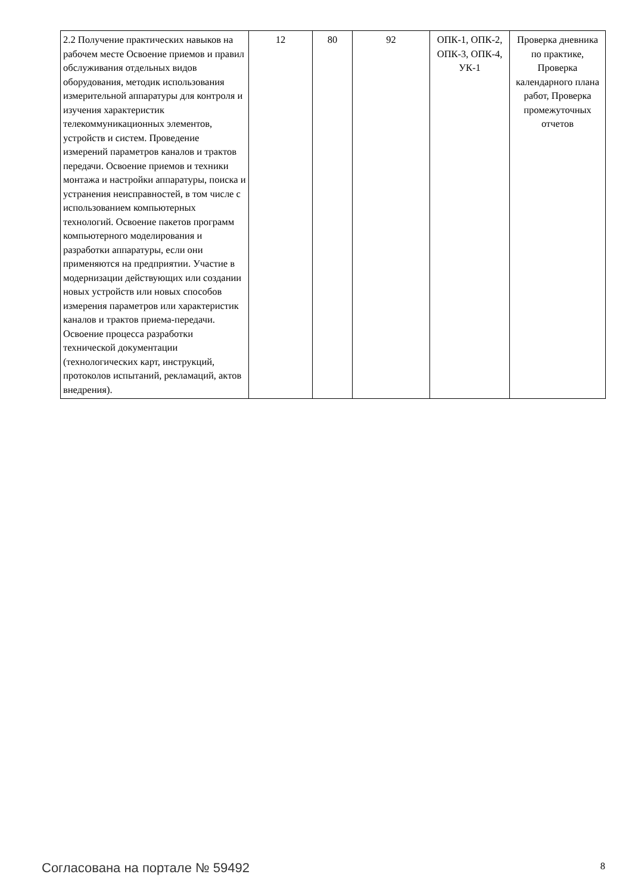| 2.2 Получение практических навыков на рабочем месте Освоение приемов и правил обслуживания отдельных видов оборудования, методик использования измерительной аппаратуры для контроля и изучения характеристик телекоммуникационных элементов, устройств и систем. Проведение измерений параметров каналов и трактов передачи. Освоение приемов и техники монтажа и настройки аппаратуры, поиска и устранения неисправностей, в том числе с использованием компьютерных технологий. Освоение пакетов программ компьютерного моделирования и разработки аппаратуры, если они применяются на предприятии. Участие в модернизации действующих или создании новых устройств или новых способов измерения параметров или характеристик каналов и трактов приема-передачи. Освоение процесса разработки технической документации (технологических карт, инструкций, протоколов испытаний, рекламаций, актов внедрения). | 12 | 80 | 92 | ОПК-1, ОПК-2, ОПК-3, ОПК-4, УК-1 | Проверка дневника по практике, Проверка календарного плана работ, Проверка промежуточных отчетов |
Согласована на портале № 59492 8